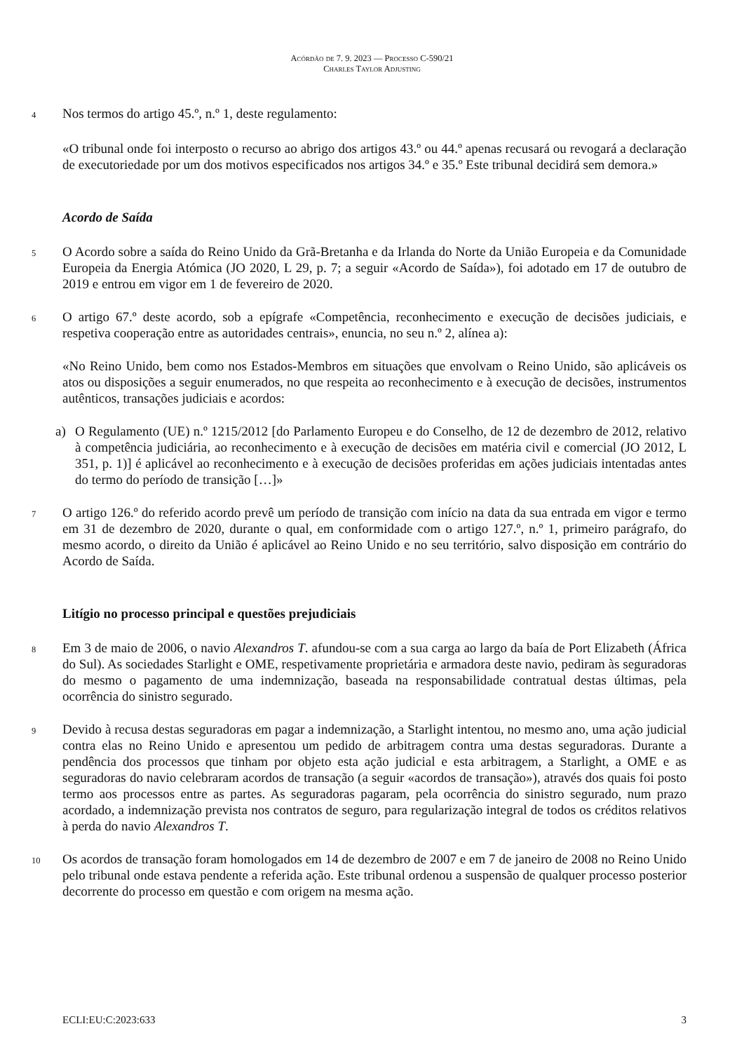Acórdão de 7. 9. 2023 — Processo C-590/21
Charles Taylor Adjusting
4
Nos termos do artigo 45.º, n.º 1, deste regulamento:
«O tribunal onde foi interposto o recurso ao abrigo dos artigos 43.º ou 44.º apenas recusará ou revogará a declaração de executoriedade por um dos motivos especificados nos artigos 34.º e 35.º Este tribunal decidirá sem demora.»
Acordo de Saída
5
O Acordo sobre a saída do Reino Unido da Grã-Bretanha e da Irlanda do Norte da União Europeia e da Comunidade Europeia da Energia Atómica (JO 2020, L 29, p. 7; a seguir «Acordo de Saída»), foi adotado em 17 de outubro de 2019 e entrou em vigor em 1 de fevereiro de 2020.
6
O artigo 67.º deste acordo, sob a epígrafe «Competência, reconhecimento e execução de decisões judiciais, e respetiva cooperação entre as autoridades centrais», enuncia, no seu n.º 2, alínea a):
«No Reino Unido, bem como nos Estados-Membros em situações que envolvam o Reino Unido, são aplicáveis os atos ou disposições a seguir enumerados, no que respeita ao reconhecimento e à execução de decisões, instrumentos autênticos, transações judiciais e acordos:
a) O Regulamento (UE) n.º 1215/2012 [do Parlamento Europeu e do Conselho, de 12 de dezembro de 2012, relativo à competência judiciária, ao reconhecimento e à execução de decisões em matéria civil e comercial (JO 2012, L 351, p. 1)] é aplicável ao reconhecimento e à execução de decisões proferidas em ações judiciais intentadas antes do termo do período de transição […]»
7
O artigo 126.º do referido acordo prevê um período de transição com início na data da sua entrada em vigor e termo em 31 de dezembro de 2020, durante o qual, em conformidade com o artigo 127.º, n.º 1, primeiro parágrafo, do mesmo acordo, o direito da União é aplicável ao Reino Unido e no seu território, salvo disposição em contrário do Acordo de Saída.
Litígio no processo principal e questões prejudiciais
8
Em 3 de maio de 2006, o navio Alexandros T. afundou-se com a sua carga ao largo da baía de Port Elizabeth (África do Sul). As sociedades Starlight e OME, respetivamente proprietária e armadora deste navio, pediram às seguradoras do mesmo o pagamento de uma indemnização, baseada na responsabilidade contratual destas últimas, pela ocorrência do sinistro segurado.
9
Devido à recusa destas seguradoras em pagar a indemnização, a Starlight intentou, no mesmo ano, uma ação judicial contra elas no Reino Unido e apresentou um pedido de arbitragem contra uma destas seguradoras. Durante a pendência dos processos que tinham por objeto esta ação judicial e esta arbitragem, a Starlight, a OME e as seguradoras do navio celebraram acordos de transação (a seguir «acordos de transação»), através dos quais foi posto termo aos processos entre as partes. As seguradoras pagaram, pela ocorrência do sinistro segurado, num prazo acordado, a indemnização prevista nos contratos de seguro, para regularização integral de todos os créditos relativos à perda do navio Alexandros T.
10
Os acordos de transação foram homologados em 14 de dezembro de 2007 e em 7 de janeiro de 2008 no Reino Unido pelo tribunal onde estava pendente a referida ação. Este tribunal ordenou a suspensão de qualquer processo posterior decorrente do processo em questão e com origem na mesma ação.
ECLI:EU:C:2023:633 3